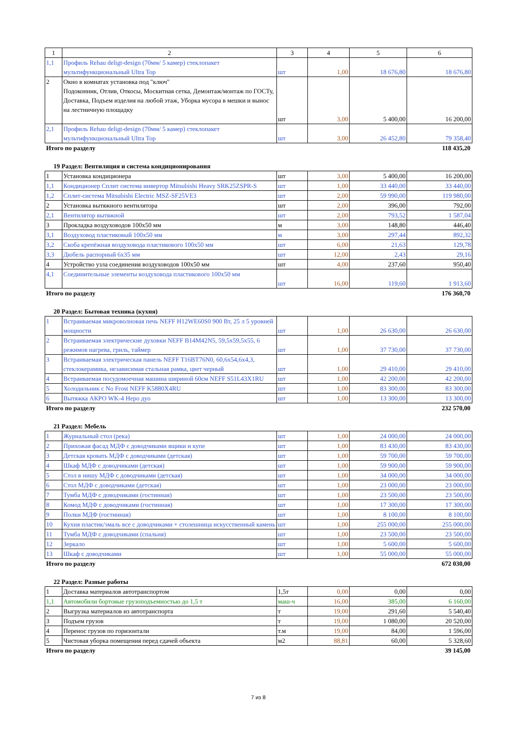| 1 | 2 | 3 | 4 | 5 | 6 |
| 1,1 | Профиль Rehau deligt-design (70мм/ 5 камер) стеклопакет мультифункциональный Ultra Top | шт | 1,00 | 18 676,80 | 18 676,80 |
| 2 | Окно в комнатах установка под "ключ" Подоконник, Отлив, Откосы, Москитная сетка, Демонтаж/монтаж по ГОСТу, Доставка, Подъем изделия на любой этаж, Уборка мусора в мешки и вынос на лестничную площадку | шт | 3,00 | 5 400,00 | 16 200,00 |
| 2,1 | Профиль Rehau deligt-design (70мм/ 5 камер) стеклопакет мультифункциональный Ultra Top | шт | 3,00 | 26 452,80 | 79 358,40 |
Итого по разделу 118 435,20
19 Раздел: Вентиляция и система кондиционирования
| 1 | Установка кондиционера | шт | 3,00 | 5 400,00 | 16 200,00 |
| 1,1 | Кондиционер Сплит система инвертор Mitsubishi Heavy SRK25ZSPR-S | шт | 1,00 | 33 440,00 | 33 440,00 |
| 1,2 | Сплит-система Mitsubishi Electric MSZ-SF25VE3 | шт | 2,00 | 59 990,00 | 119 980,00 |
| 2 | Установка вытяжного вентилятора | шт | 2,00 | 396,00 | 792,00 |
| 2,1 | Вентилятор вытяжной | шт | 2,00 | 793,52 | 1 587,04 |
| 3 | Прокладка воздуховодов 100х50 мм | м | 3,00 | 148,80 | 446,40 |
| 3,1 | Воздуховод пластиковый 100х50 мм | м | 3,00 | 297,44 | 892,32 |
| 3,2 | Скоба крепёжная воздуховода пластикового 100х50 мм | шт | 6,00 | 21,63 | 129,78 |
| 3,3 | Дюбель распорный 6х35 мм | шт | 12,00 | 2,43 | 29,16 |
| 4 | Устройство узла соединения воздуховодов 100х50 мм | шт | 4,00 | 237,60 | 950,40 |
| 4,1 | Соединительные элементы воздуховода пластикового 100х50 мм | шт | 16,00 | 119,60 | 1 913,60 |
Итого по разделу 176 360,70
20 Раздел: Бытовая техника (кухня)
| 1 | Встраиваемая микроволновая печь NEFF H12WE60S0 900 Вт, 25 л 5 уровней мощности | шт | 1,00 | 26 630,00 | 26 630,00 |
| 2 | Встраиваемая электрические духовки NEFF B14M42N5, 59,5х59,5х55, 6 режимов нагрева, гриль, таймер | шт | 1,00 | 37 730,00 | 37 730,00 |
| 3 | Встраиваемая электрическая панель NEFF T16BT76N0, 60,6х54,6х4,3, стеклокерамика, независимая стальная рамка, цвет черный | шт | 1,00 | 29 410,00 | 29 410,00 |
| 4 | Встраиваемая посудомоечная машина шириной 60см NEFF S51L43X1RU | шт | 1,00 | 42 200,00 | 42 200,00 |
| 5 | Холодильник с No Frost NEFF K5880X4RU | шт | 1,00 | 83 300,00 | 83 300,00 |
| 6 | Вытяжка АКРО WK-4 Неро дуо | шт | 1,00 | 13 300,00 | 13 300,00 |
Итого по разделу 232 570,00
21 Раздел: Мебель
| 1 | Журнальный стол (река) | шт | 1,00 | 24 000,00 | 24 000,00 |
| 2 | Прихожая фасад МДФ с доводчиками ящики и купе | шт | 1,00 | 83 430,00 | 83 430,00 |
| 3 | Детская кровать МДФ с доводчиками (детская) | шт | 1,00 | 59 700,00 | 59 700,00 |
| 4 | Шкаф МДФ с доводчиками (детская) | шт | 1,00 | 59 900,00 | 59 900,00 |
| 5 | Стол в нишу МДФ с доводчиками (детская) | шт | 1,00 | 34 000,00 | 34 000,00 |
| 6 | Стол МДФ с доводчиками (детская) | шт | 1,00 | 23 000,00 | 23 000,00 |
| 7 | Тумба МДФ с доводчиками (гостинная) | шт | 1,00 | 23 500,00 | 23 500,00 |
| 8 | Комод МДФ с доводчиками (гостинная) | шт | 1,00 | 17 300,00 | 17 300,00 |
| 9 | Полки МДФ (гостинная) | шт | 1,00 | 8 100,00 | 8 100,00 |
| 10 | Кухня пластик/эмаль все с доводчиками + столешница искусственный камень | шт | 1,00 | 255 000,00 | 255 000,00 |
| 11 | Тумба МДФ с доводчиками (спальня) | шт | 1,00 | 23 500,00 | 23 500,00 |
| 12 | Зеркало | шт | 1,00 | 5 600,00 | 5 600,00 |
| 13 | Шкаф с доводчиками | шт | 1,00 | 55 000,00 | 55 000,00 |
Итого по разделу 672 030,00
22 Раздел: Разные работы
| 1 | Доставка материалов автотранспортом | 1,5т | 0,00 | 0,00 | 0,00 |
| 1,1 | Автомобили бортовые грузоподъемностью до 1,5 т | маш-ч | 16,00 | 385,00 | 6 160,00 |
| 2 | Выгрузка материалов из автотранспорта | т | 19,00 | 291,60 | 5 540,40 |
| 3 | Подъем грузов | т | 19,00 | 1 080,00 | 20 520,00 |
| 4 | Перенос грузов по горизонтали | т.м | 19,00 | 84,00 | 1 596,00 |
| 5 | Чистовая уборка помещения перед сдачей объекта | м2 | 88,81 | 60,00 | 5 328,60 |
Итого по разделу 39 145,00
7 из 8